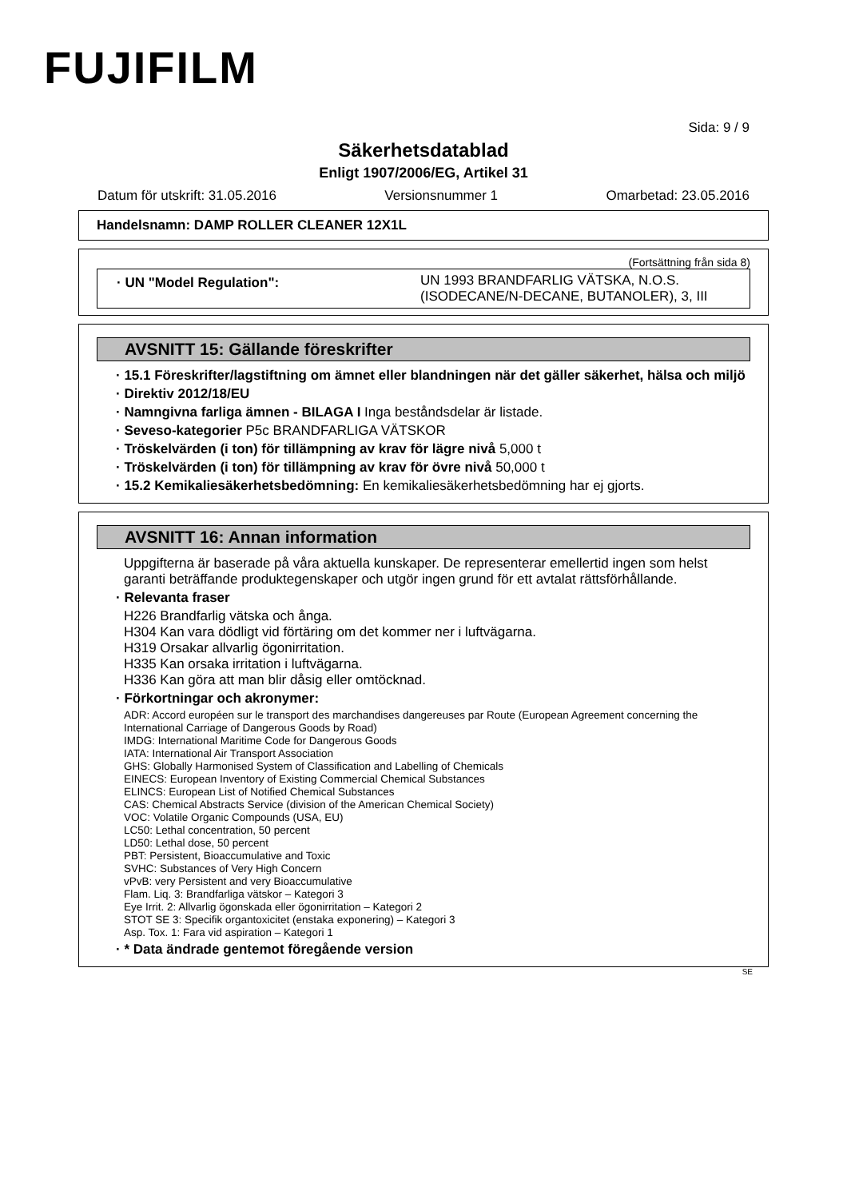FUJIFILM
Sida: 9 / 9
Säkerhetsdatablad
Enligt 1907/2006/EG, Artikel 31
Datum för utskrift: 31.05.2016 Versionsnummer 1 Omarbetad: 23.05.2016
Handelsnamn: DAMP ROLLER CLEANER 12X1L
(Fortsättning från sida 8)
· UN "Model Regulation":
UN 1993 BRANDFARLIG VÄTSKA, N.O.S. (ISODECANE/N-DECANE, BUTANOLER), 3, III
AVSNITT 15: Gällande föreskrifter
· 15.1 Föreskrifter/lagstiftning om ämnet eller blandningen när det gäller säkerhet, hälsa och miljö
· Direktiv 2012/18/EU
· Namngivna farliga ämnen - BILAGA I Inga beståndsdelar är listade.
· Seveso-kategorier P5c BRANDFARLIGA VÄTSKOR
· Tröskelvärden (i ton) för tillämpning av krav för lägre nivå 5,000 t
· Tröskelvärden (i ton) för tillämpning av krav för övre nivå 50,000 t
· 15.2 Kemikaliesäkerhetsbedömning: En kemikaliesäkerhetsbedömning har ej gjorts.
AVSNITT 16: Annan information
Uppgifterna är baserade på våra aktuella kunskaper. De representerar emellertid ingen som helst garanti beträffande produktegenskaper och utgör ingen grund för ett avtalat rättsförhållande.
· Relevanta fraser
H226 Brandfarlig vätska och ånga.
H304 Kan vara dödligt vid förtäring om det kommer ner i luftvägarna.
H319 Orsakar allvarlig ögonirritation.
H335 Kan orsaka irritation i luftvägarna.
H336 Kan göra att man blir dåsig eller omtöcknad.
· Förkortningar och akronymer:
ADR: Accord européen sur le transport des marchandises dangereuses par Route (European Agreement concerning the International Carriage of Dangerous Goods by Road)
IMDG: International Maritime Code for Dangerous Goods
IATA: International Air Transport Association
GHS: Globally Harmonised System of Classification and Labelling of Chemicals
EINECS: European Inventory of Existing Commercial Chemical Substances
ELINCS: European List of Notified Chemical Substances
CAS: Chemical Abstracts Service (division of the American Chemical Society)
VOC: Volatile Organic Compounds (USA, EU)
LC50: Lethal concentration, 50 percent
LD50: Lethal dose, 50 percent
PBT: Persistent, Bioaccumulative and Toxic
SVHC: Substances of Very High Concern
vPvB: very Persistent and very Bioaccumulative
Flam. Liq. 3: Brandfarliga vätskor – Kategori 3
Eye Irrit. 2: Allvarlig ögonskada eller ögonirritation – Kategori 2
STOT SE 3: Specifik organtoxicitet (enstaka exponering) – Kategori 3
Asp. Tox. 1: Fara vid aspiration – Kategori 1
· * Data ändrade gentemot föregående version
SE